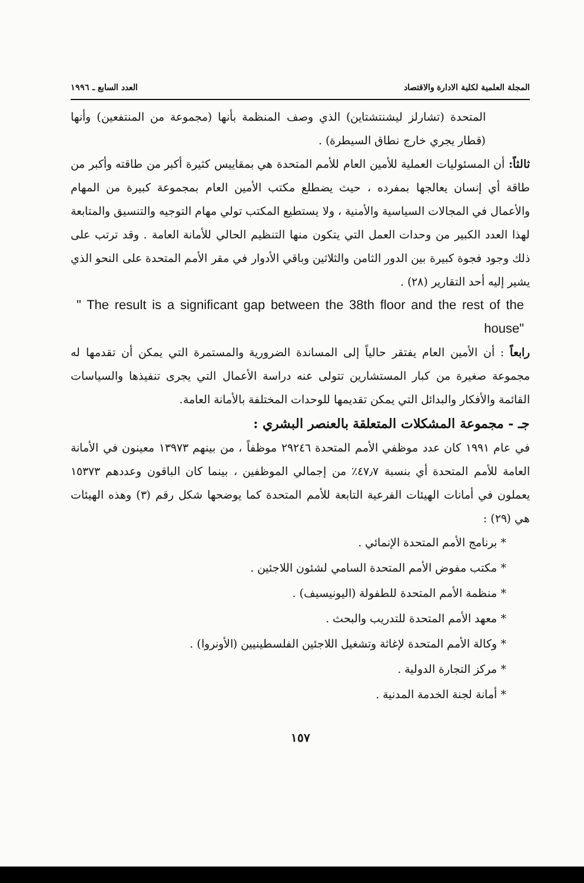المجلة العلمية لكلية الادارة والاقتصاد العدد السابع ـ ١٩٩٦
المتحدة (تشارلز ليشنتشتاين) الذي وصف المنظمة بأنها (مجموعة من المنتفعين) وأنها (قطار يجري خارج نطاق السيطرة) .
ثالثاً: أن المسئوليات العملية للأمين العام للأمم المتحدة هي بمقاييس كثيرة أكبر من طاقته وأكبر من طاقة أي إنسان يعالجها بمفرده ، حيث يضطلع مكتب الأمين العام بمجموعة كبيرة من المهام والأعمال في المجالات السياسية والأمنية ، ولا يستطيع المكتب تولي مهام التوجيه والتنسيق والمتابعة لهذا العدد الكبير من وحدات العمل التي يتكون منها التنظيم الحالي للأمانة العامة . وقد ترتب على ذلك وجود فجوة كبيرة بين الدور الثامن والثلاثين وباقي الأدوار في مقر الأمم المتحدة على النحو الذي يشير إليه أحد التقارير (٢٨) .
" The result is a significant gap between the 38th floor and the rest of the house"
رابعاً : أن الأمين العام يفتقر حالياً إلى المساندة الضرورية والمستمرة التي يمكن أن تقدمها له مجموعة صغيرة من كبار المستشارين تتولى عنه دراسة الأعمال التي يجرى تنفيذها والسياسات القائمة والأفكار والبدائل التي يمكن تقديمها للوحدات المختلفة بالأمانة العامة.
جـ - مجموعة المشكلات المتعلقة بالعنصر البشري :
في عام ١٩٩١ كان عدد موظفي الأمم المتحدة ٢٩٢٤٦ موظفاً ، من بينهم ١٣٩٧٣ معينون في الأمانة العامة للأمم المتحدة أي بنسبة ٤٧٫٧٪ من إجمالي الموظفين ، بينما كان الباقون وعددهم ١٥٣٧٣ يعملون في أمانات الهيئات الفرعية التابعة للأمم المتحدة كما يوضحها شكل رقم (٣) وهذه الهيئات هي (٢٩) :
* برنامج الأمم المتحدة الإنمائي .
* مكتب مفوض الأمم المتحدة السامي لشئون اللاجئين .
* منظمة الأمم المتحدة للطفولة (اليونيسيف) .
* معهد الأمم المتحدة للتدريب والبحث .
* وكالة الأمم المتحدة لإغاثة وتشغيل اللاجئين الفلسطينيين (الأونروا) .
* مركز التجارة الدولية .
* أمانة لجنة الخدمة المدنية .
١٥٧